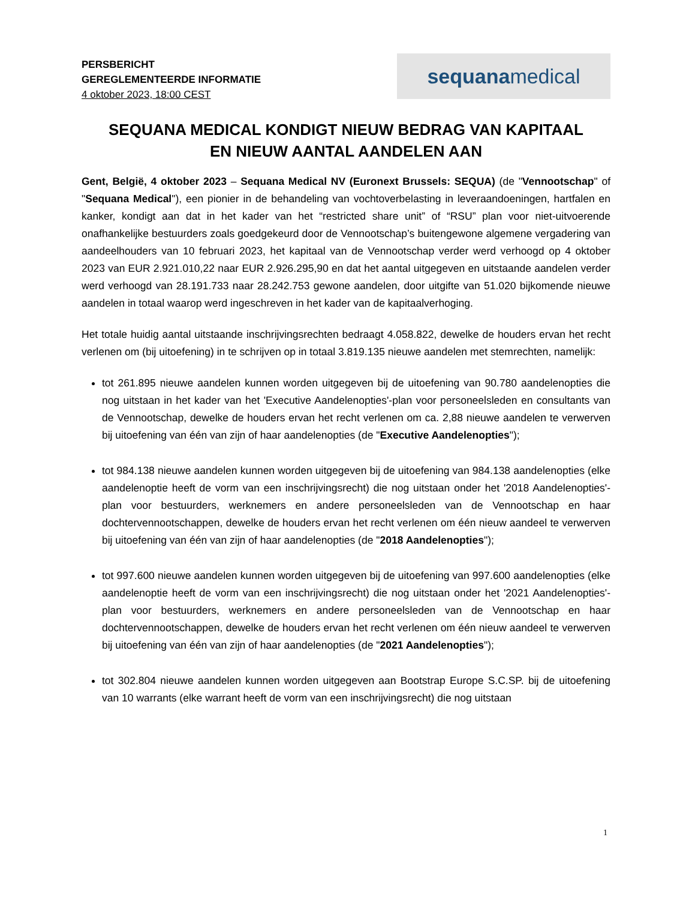PERSBERICHT
GEREGLEMENTEERDE INFORMATIE
4 oktober 2023, 18:00 CEST
sequana medical
SEQUANA MEDICAL KONDIGT NIEUW BEDRAG VAN KAPITAAL
EN NIEUW AANTAL AANDELEN AAN
Gent, België, 4 oktober 2023 – Sequana Medical NV (Euronext Brussels: SEQUA) (de "Vennootschap" of "Sequana Medical"), een pionier in de behandeling van vochtoverbelasting in leveraandoeningen, hartfalen en kanker, kondigt aan dat in het kader van het “restricted share unit” of “RSU” plan voor niet-uitvoerende onafhankelijke bestuurders zoals goedgekeurd door de Vennootschap’s buitengewone algemene vergadering van aandeelhouders van 10 februari 2023, het kapitaal van de Vennootschap verder werd verhoogd op 4 oktober 2023 van EUR 2.921.010,22 naar EUR 2.926.295,90 en dat het aantal uitgegeven en uitstaande aandelen verder werd verhoogd van 28.191.733 naar 28.242.753 gewone aandelen, door uitgifte van 51.020 bijkomende nieuwe aandelen in totaal waarop werd ingeschreven in het kader van de kapitaalverhoging.
Het totale huidig aantal uitstaande inschrijvingsrechten bedraagt 4.058.822, dewelke de houders ervan het recht verlenen om (bij uitoefening) in te schrijven op in totaal 3.819.135 nieuwe aandelen met stemrechten, namelijk:
tot 261.895 nieuwe aandelen kunnen worden uitgegeven bij de uitoefening van 90.780 aandelenopties die nog uitstaan in het kader van het 'Executive Aandelenopties'-plan voor personeelsleden en consultants van de Vennootschap, dewelke de houders ervan het recht verlenen om ca. 2,88 nieuwe aandelen te verwerven bij uitoefening van één van zijn of haar aandelenopties (de "Executive Aandelenopties");
tot 984.138 nieuwe aandelen kunnen worden uitgegeven bij de uitoefening van 984.138 aandelenopties (elke aandelenoptie heeft de vorm van een inschrijvingsrecht) die nog uitstaan onder het '2018 Aandelenopties'-plan voor bestuurders, werknemers en andere personeelsleden van de Vennootschap en haar dochtervennootschappen, dewelke de houders ervan het recht verlenen om één nieuw aandeel te verwerven bij uitoefening van één van zijn of haar aandelenopties (de "2018 Aandelenopties");
tot 997.600 nieuwe aandelen kunnen worden uitgegeven bij de uitoefening van 997.600 aandelenopties (elke aandelenoptie heeft de vorm van een inschrijvingsrecht) die nog uitstaan onder het '2021 Aandelenopties'-plan voor bestuurders, werknemers en andere personeelsleden van de Vennootschap en haar dochtervennootschappen, dewelke de houders ervan het recht verlenen om één nieuw aandeel te verwerven bij uitoefening van één van zijn of haar aandelenopties (de "2021 Aandelenopties");
tot 302.804 nieuwe aandelen kunnen worden uitgegeven aan Bootstrap Europe S.C.SP. bij de uitoefening van 10 warrants (elke warrant heeft de vorm van een inschrijvingsrecht) die nog uitstaan
1